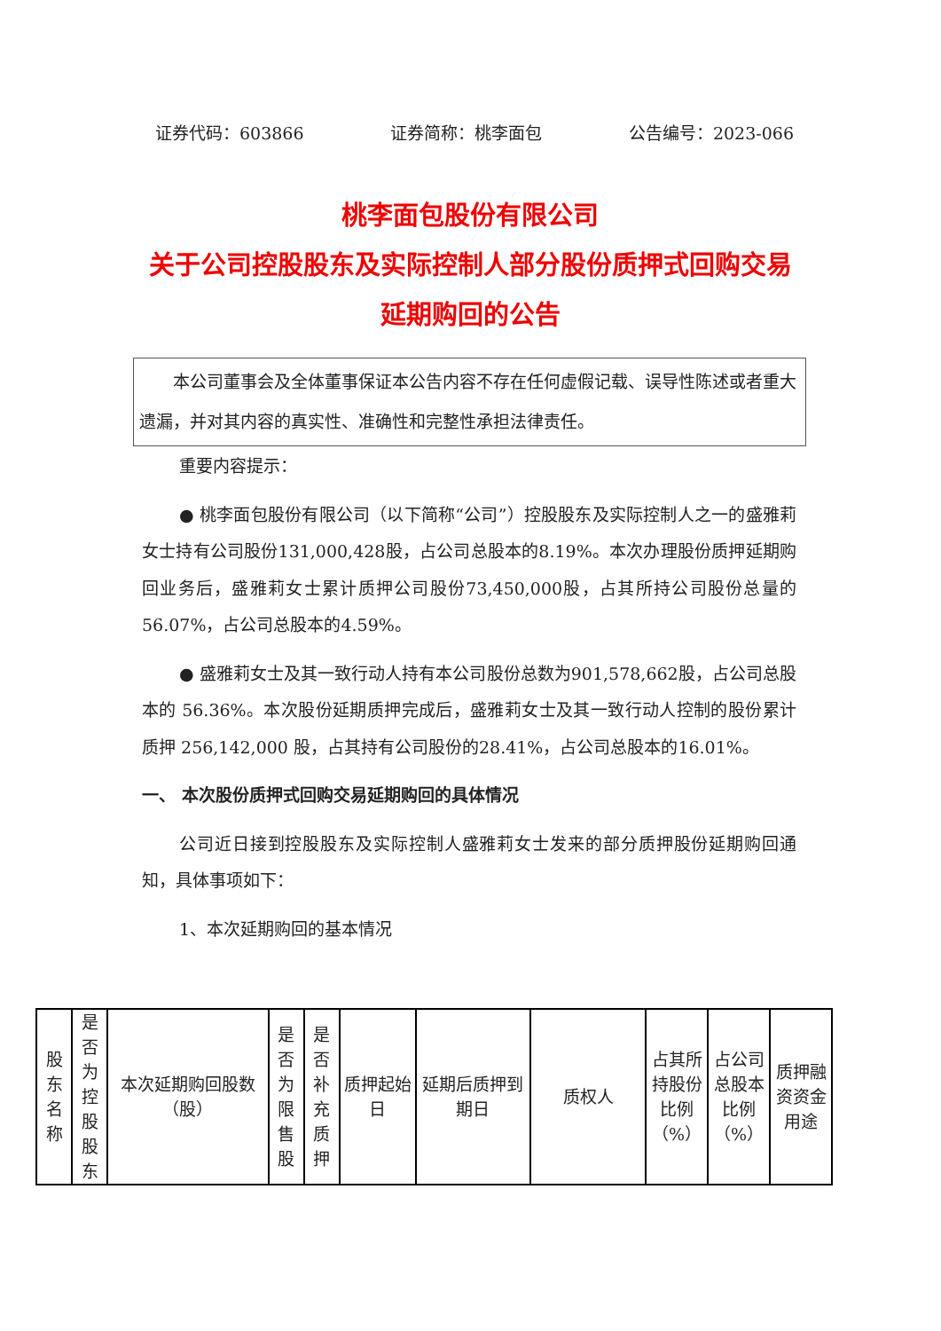证券代码：603866 证券简称：桃李面包 公告编号：2023-066
桃李面包股份有限公司
关于公司控股股东及实际控制人部分股份质押式回购交易延期购回的公告
　　本公司董事会及全体董事保证本公告内容不存在任何虚假记载、误导性陈述或者重大遗漏，并对其内容的真实性、准确性和完整性承担法律责任。
重要内容提示：
● 桃李面包股份有限公司（以下简称“公司”）控股股东及实际控制人之一的盛雅莉女士持有公司股份131,000,428股，占公司总股本的8.19%。本次办理股份质押延期购回业务后，盛雅莉女士累计质押公司股份73,450,000股，占其所持公司股份总量的56.07%，占公司总股本的4.59%。
● 盛雅莉女士及其一致行动人持有本公司股份总数为901,578,662股，占公司总股本的 56.36%。本次股份延期质押完成后，盛雅莉女士及其一致行动人控制的股份累计质押 256,142,000 股，占其持有公司股份的28.41%，占公司总股本的16.01%。
一、 本次股份质押式回购交易延期购回的具体情况
公司近日接到控股股东及实际控制人盛雅莉女士发来的部分质押股份延期购回通知，具体事项如下：
1、本次延期购回的基本情况
| 股东名称 | 是否为控股股东 | 本次延期购回股数（股） | 是否为限售股 | 是否补充质押 | 质押起始日 | 延期后质押到期日 | 质权人 | 占其所持股份比例（%） | 占公司总股本比例（%） | 质押融资资金用途 |